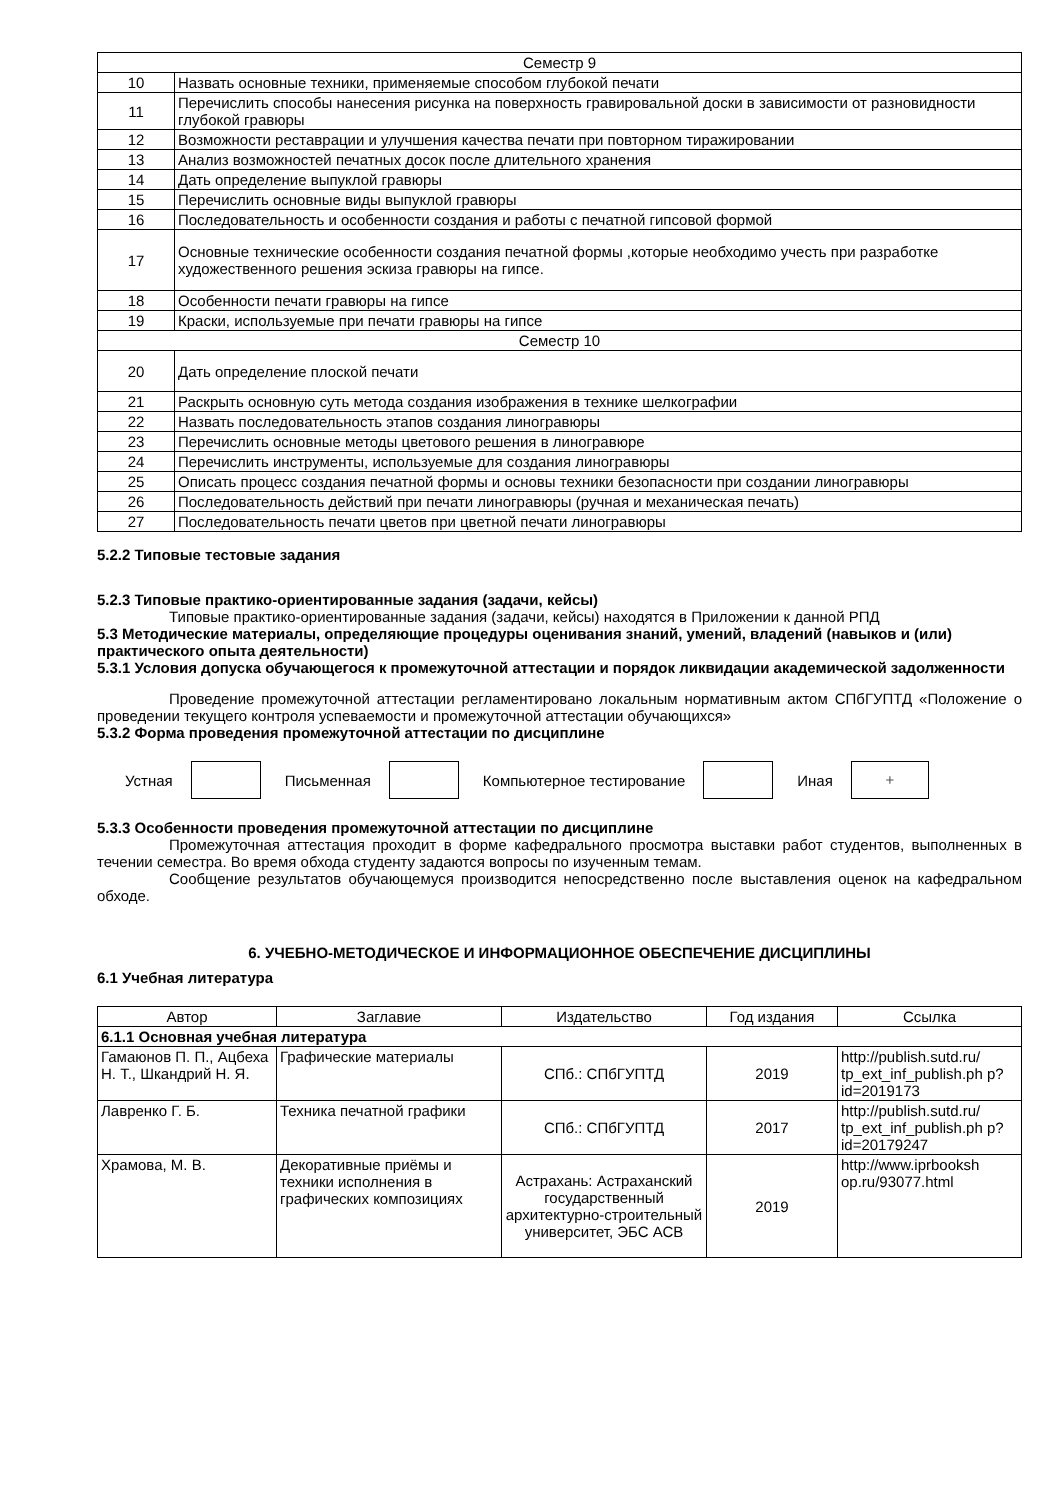| Семестр 9 | |
| 10 | Назвать основные техники, применяемые способом глубокой печати |
| 11 | Перечислить способы нанесения рисунка на поверхность гравировальной доски в зависимости от разновидности глубокой гравюры |
| 12 | Возможности реставрации и улучшения качества печати при повторном тиражировании |
| 13 | Анализ возможностей печатных досок после длительного хранения |
| 14 | Дать определение выпуклой гравюры |
| 15 | Перечислить основные виды выпуклой гравюры |
| 16 | Последовательность и особенности создания и работы с печатной гипсовой формой |
| 17 | Основные технические особенности создания печатной формы ,которые необходимо учесть при разработке художественного решения эскиза гравюры на гипсе. |
| 18 | Особенности печати гравюры на гипсе |
| 19 | Краски, используемые при печати гравюры на гипсе |
| Семестр 10 | |
| 20 | Дать определение плоской печати |
| 21 | Раскрыть основную суть метода создания изображения в технике шелкографии |
| 22 | Назвать последовательность этапов создания линогравюры |
| 23 | Перечислить основные методы цветового решения в линогравюре |
| 24 | Перечислить инструменты, используемые для создания линогравюры |
| 25 | Описать процесс создания печатной формы и основы техники безопасности при создании линогравюры |
| 26 | Последовательность действий при печати линогравюры (ручная и механическая печать) |
| 27 | Последовательность печати цветов при цветной печати линогравюры |
5.2.2 Типовые тестовые задания
5.2.3 Типовые практико-ориентированные задания (задачи, кейсы)
Типовые практико-ориентированные задания (задачи, кейсы) находятся в Приложении к данной РПД
5.3 Методические материалы, определяющие процедуры оценивания знаний, умений, владений (навыков и (или) практического опыта деятельности)
5.3.1 Условия допуска обучающегося к промежуточной аттестации и порядок ликвидации академической задолженности
Проведение промежуточной аттестации регламентировано локальным нормативным актом СПбГУПТД «Положение о проведении текущего контроля успеваемости и промежуточной аттестации обучающихся»
5.3.2 Форма проведения промежуточной аттестации по дисциплине
Устная Письменная Компьютерное тестирование Иная
+
5.3.3 Особенности проведения промежуточной аттестации по дисциплине
Промежуточная аттестация проходит в форме кафедрального просмотра выставки работ студентов, выполненных в течении семестра. Во время обхода студенту задаются вопросы по изученным темам.
Сообщение результатов обучающемуся производится непосредственно после выставления оценок на кафедральном обходе.
6. УЧЕБНО-МЕТОДИЧЕСКОЕ И ИНФОРМАЦИОННОЕ ОБЕСПЕЧЕНИЕ ДИСЦИПЛИНЫ
6.1 Учебная литература
| Автор | Заглавие | Издательство | Год издания | Ссылка |
| --- | --- | --- | --- | --- |
| 6.1.1 Основная учебная литература | | | | |
| Гамаюнов П. П., Ацбеха Н. Т., Шкандрий Н. Я. | Графические материалы | СПб.: СПбГУПТД | 2019 | http://publish.sutd.ru/ tp_ext_inf_publish.ph p?id=2019173 |
| Лавренко Г. Б. | Техника печатной графики | СПб.: СПбГУПТД | 2017 | http://publish.sutd.ru/ tp_ext_inf_publish.ph p?id=20179247 |
| Храмова, М. В. | Декоративные приёмы и техники исполнения в графических композициях | Астрахань: Астраханский государственный архитектурно-строительный университет, ЭБС АСВ | 2019 | http://www.iprbooksh op.ru/93077.html |